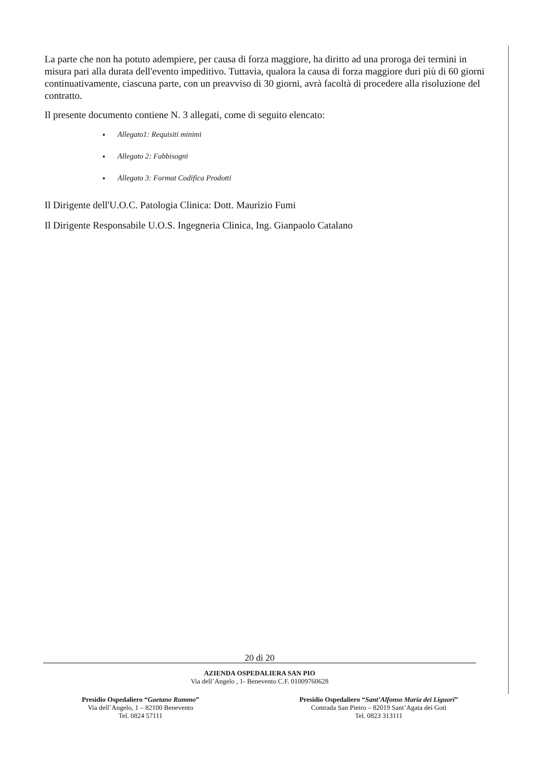La parte che non ha potuto adempiere, per causa di forza maggiore, ha diritto ad una proroga dei termini in misura pari alla durata dell'evento impeditivo. Tuttavia, qualora la causa di forza maggiore duri più di 60 giorni continuativamente, ciascuna parte, con un preavviso di 30 giorni, avrà facoltà di procedere alla risoluzione del contratto.
Il presente documento contiene N. 3 allegati, come di seguito elencato:
Allegato1: Requisiti minimi
Allegato 2: Fabbisogni
Allegato 3: Format Codifica Prodotti
Il Dirigente dell'U.O.C. Patologia Clinica: Dott. Maurizio Fumi
Il Dirigente Responsabile U.O.S. Ingegneria Clinica, Ing. Gianpaolo Catalano
20 di 20
AZIENDA OSPEDALIERA SAN PIO
Via dell’Angelo , 1- Benevento C.F. 01009760628
Presidio Ospedaliero “Gaetano Rummo”
Via dell’Angelo, 1 – 82100 Benevento
Tel. 0824 57111
Presidio Ospedaliero “Sant’Alfonso Maria dei Liguori”
Contrada San Pietro – 82019 Sant’Agata dei Goti
Tel. 0823 313111